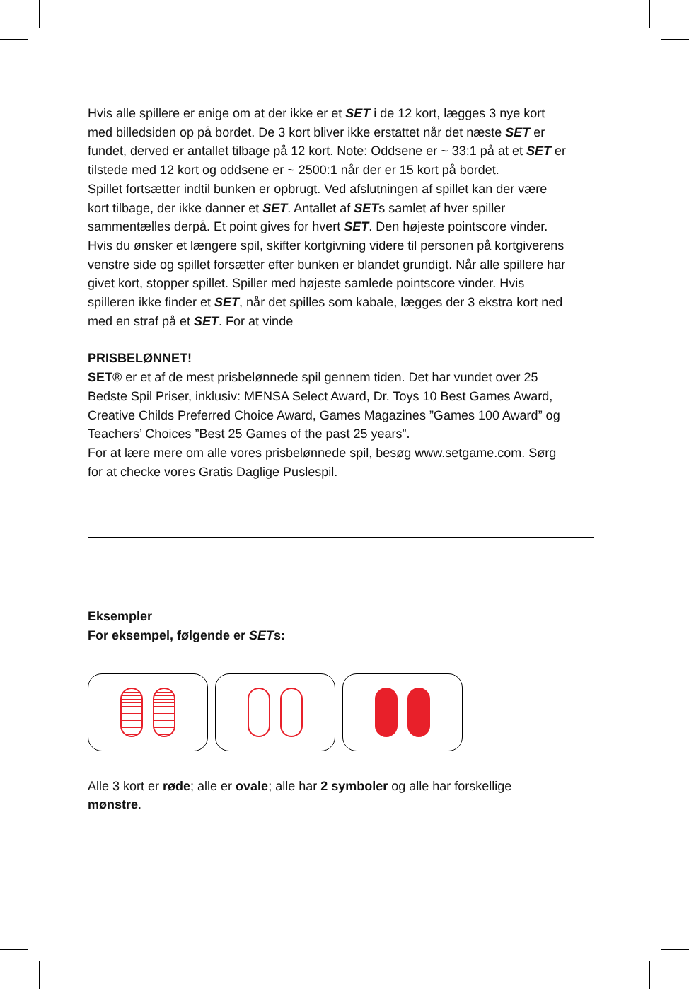Hvis alle spillere er enige om at der ikke er et SET i de 12 kort, lægges 3 nye kort med billedsiden op på bordet. De 3 kort bliver ikke erstattet når det næste SET er fundet, derved er antallet tilbage på 12 kort. Note: Oddsene er ~ 33:1 på at et SET er tilstede med 12 kort og oddsene er ~ 2500:1 når der er 15 kort på bordet.
Spillet fortsætter indtil bunken er opbrugt. Ved afslutningen af spillet kan der være kort tilbage, der ikke danner et SET. Antallet af SETs samlet af hver spiller sammentælles derpå. Et point gives for hvert SET. Den højeste pointscore vinder. Hvis du ønsker et længere spil, skifter kortgivning videre til personen på kortgiverens venstre side og spillet forsætter efter bunken er blandet grundigt. Når alle spillere har givet kort, stopper spillet. Spiller med højeste samlede pointscore vinder. Hvis spilleren ikke finder et SET, når det spilles som kabale, lægges der 3 ekstra kort ned med en straf på et SET. For at vinde
PRISBELØNNET!
SET® er et af de mest prisbelønnede spil gennem tiden. Det har vundet over 25 Bedste Spil Priser, inklusiv: MENSA Select Award, Dr. Toys 10 Best Games Award, Creative Childs Preferred Choice Award, Games Magazines ”Games 100 Award” og Teachers’ Choices ”Best 25 Games of the past 25 years”.
For at lære mere om alle vores prisbelønnede spil, besøg www.setgame.com. Sørg for at checke vores Gratis Daglige Puslespil.
Eksempler
For eksempel, følgende er SETs:
Alle 3 kort er røde; alle er ovale; alle har 2 symboler og alle har forskellige mønstre.